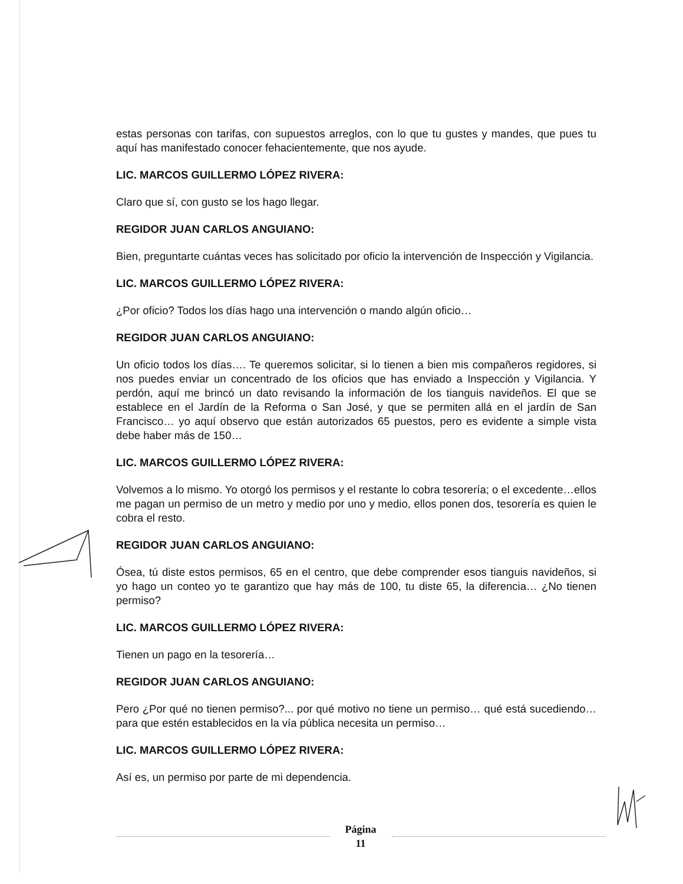estas personas con tarifas, con supuestos arreglos, con lo que tu gustes y mandes, que pues tu aquí has manifestado conocer fehacientemente, que nos ayude.
LIC. MARCOS GUILLERMO LÓPEZ RIVERA:
Claro que sí, con gusto se los hago llegar.
REGIDOR JUAN CARLOS ANGUIANO:
Bien, preguntarte cuántas veces has solicitado por oficio la intervención de Inspección y Vigilancia.
LIC. MARCOS GUILLERMO LÓPEZ RIVERA:
¿Por oficio? Todos los días hago una intervención o mando algún oficio…
REGIDOR JUAN CARLOS ANGUIANO:
Un oficio todos los días…. Te queremos solicitar, si lo tienen a bien mis compañeros regidores, si nos puedes enviar un concentrado de los oficios que has enviado a Inspección y Vigilancia. Y perdón, aquí me brincó un dato revisando la información de los tianguis navideños. El que se establece en el Jardín de la Reforma o San José, y que se permiten allá en el jardín de San Francisco… yo aquí observo que están autorizados 65 puestos, pero es evidente a simple vista debe haber más de 150…
LIC. MARCOS GUILLERMO LÓPEZ RIVERA:
Volvemos a lo mismo. Yo otorgó los permisos y el restante lo cobra tesorería; o el excedente…ellos me pagan un permiso de un metro y medio por uno y medio, ellos ponen dos, tesorería es quien le cobra el resto.
REGIDOR JUAN CARLOS ANGUIANO:
Ósea, tú diste estos permisos, 65 en el centro, que debe comprender esos tianguis navideños, si yo hago un conteo yo te garantizo que hay más de 100, tu diste 65, la diferencia… ¿No tienen permiso?
LIC. MARCOS GUILLERMO LÓPEZ RIVERA:
Tienen un pago en la tesorería…
REGIDOR JUAN CARLOS ANGUIANO:
Pero ¿Por qué no tienen permiso?... por qué motivo no tiene un permiso… qué está sucediendo…para que estén establecidos en la vía pública necesita un permiso…
LIC. MARCOS GUILLERMO LÓPEZ RIVERA:
Así es, un permiso por parte de mi dependencia.
Página
11